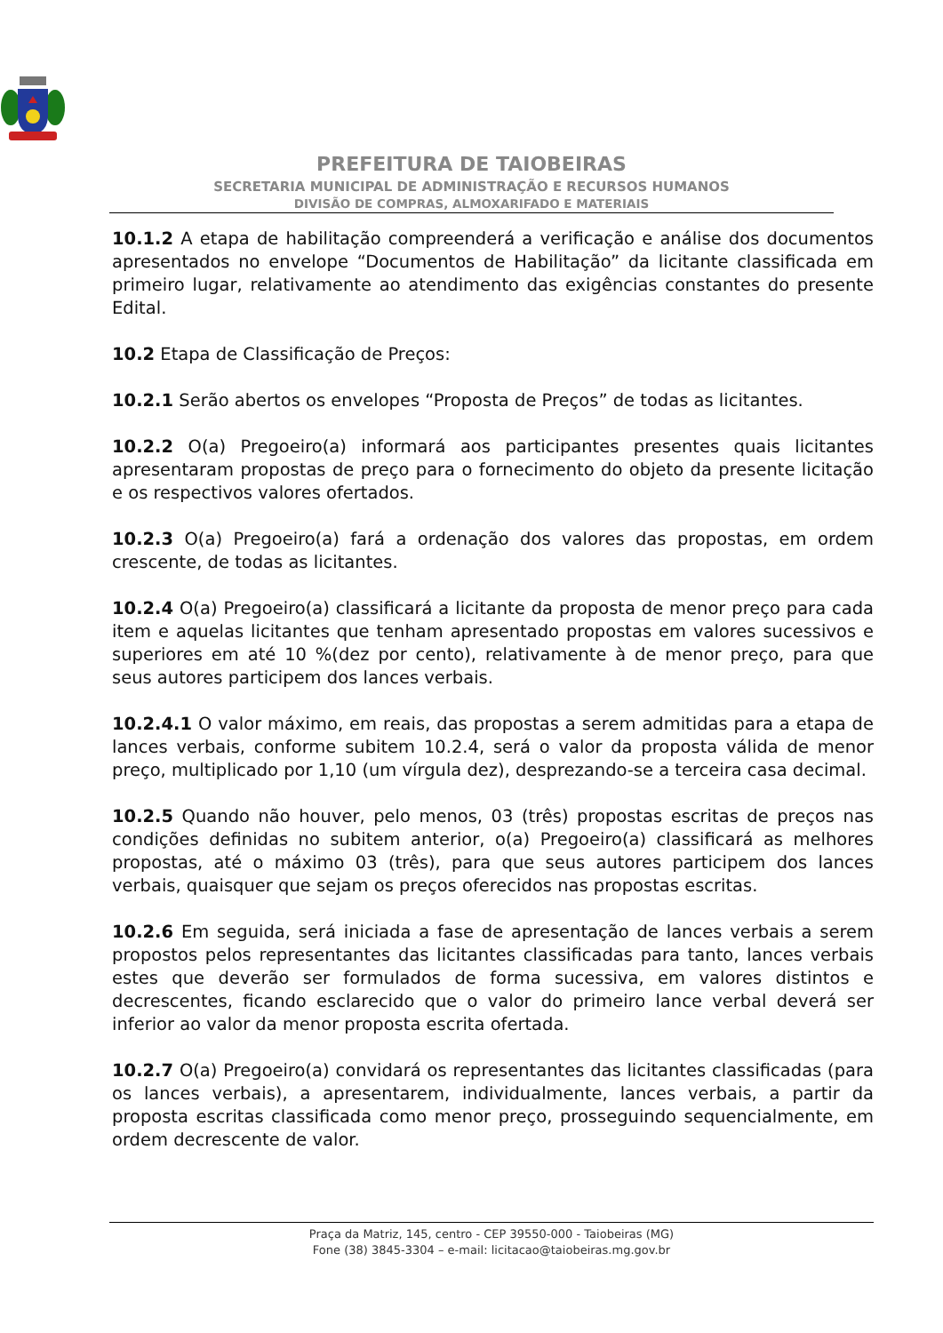PREFEITURA DE TAIOBEIRAS
SECRETARIA MUNICIPAL DE ADMINISTRAÇÃO E RECURSOS HUMANOS
DIVISÃO DE COMPRAS, ALMOXARIFADO E MATERIAIS
10.1.2 A etapa de habilitação compreenderá a verificação e análise dos documentos apresentados no envelope “Documentos de Habilitação” da licitante classificada em primeiro lugar, relativamente ao atendimento das exigências constantes do presente Edital.
10.2 Etapa de Classificação de Preços:
10.2.1 Serão abertos os envelopes “Proposta de Preços” de todas as licitantes.
10.2.2 O(a) Pregoeiro(a) informará aos participantes presentes quais licitantes apresentaram propostas de preço para o fornecimento do objeto da presente licitação e os respectivos valores ofertados.
10.2.3 O(a) Pregoeiro(a) fará a ordenação dos valores das propostas, em ordem crescente, de todas as licitantes.
10.2.4 O(a) Pregoeiro(a) classificará a licitante da proposta de menor preço para cada item e aquelas licitantes que tenham apresentado propostas em valores sucessivos e superiores em até 10 %(dez por cento), relativamente à de menor preço, para que seus autores participem dos lances verbais.
10.2.4.1 O valor máximo, em reais, das propostas a serem admitidas para a etapa de lances verbais, conforme subitem 10.2.4, será o valor da proposta válida de menor preço, multiplicado por 1,10 (um vírgula dez), desprezando-se a terceira casa decimal.
10.2.5 Quando não houver, pelo menos, 03 (três) propostas escritas de preços nas condições definidas no subitem anterior, o(a) Pregoeiro(a) classificará as melhores propostas, até o máximo 03 (três), para que seus autores participem dos lances verbais, quaisquer que sejam os preços oferecidos nas propostas escritas.
10.2.6 Em seguida, será iniciada a fase de apresentação de lances verbais a serem propostos pelos representantes das licitantes classificadas para tanto, lances verbais estes que deverão ser formulados de forma sucessiva, em valores distintos e decrescentes, ficando esclarecido que o valor do primeiro lance verbal deverá ser inferior ao valor da menor proposta escrita ofertada.
10.2.7 O(a) Pregoeiro(a) convidará os representantes das licitantes classificadas (para os lances verbais), a apresentarem, individualmente, lances verbais, a partir da proposta escritas classificada como menor preço, prosseguindo sequencialmente, em ordem decrescente de valor.
Praça da Matriz, 145, centro - CEP 39550-000 - Taiobeiras (MG)
Fone (38) 3845-3304 – e-mail: licitacao@taiobeiras.mg.gov.br